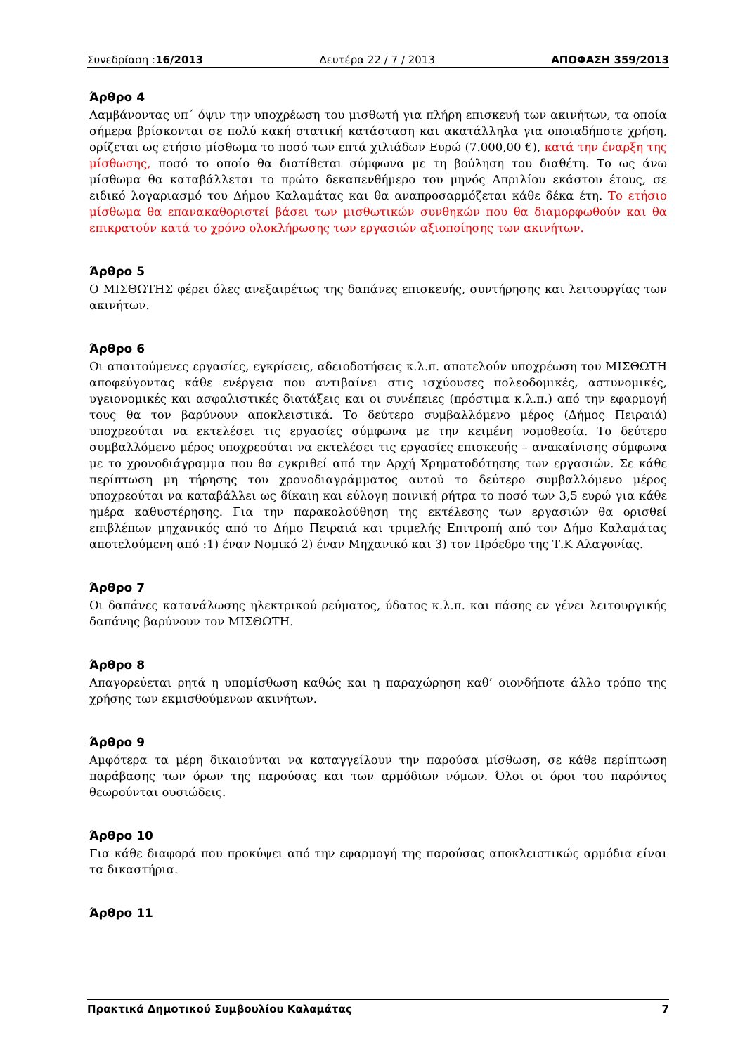Συνεδρίαση :16/2013 Δευτέρα 22 / 7 / 2013 ΑΠΟΦΑΣΗ 359/2013
Άρθρο 4
Λαμβάνοντας υπ΄ όψιν την υποχρέωση του μισθωτή για πλήρη επισκευή των ακινήτων, τα οποία σήμερα βρίσκονται σε πολύ κακή στατική κατάσταση και ακατάλληλα για οποιαδήποτε χρήση, ορίζεται ως ετήσιο μίσθωμα το ποσό των επτά χιλιάδων Ευρώ (7.000,00 €), κατά την έναρξη της μίσθωσης, ποσό το οποίο θα διατίθεται σύμφωνα με τη βούληση του διαθέτη. Το ως άνω μίσθωμα θα καταβάλλεται το πρώτο δεκαπενθήμερο του μηνός Απριλίου εκάστου έτους, σε ειδικό λογαριασμό του Δήμου Καλαμάτας και θα αναπροσαρμόζεται κάθε δέκα έτη. Το ετήσιο μίσθωμα θα επανακαθοριστεί βάσει των μισθωτικών συνθηκών που θα διαμορφωθούν και θα επικρατούν κατά το χρόνο ολοκλήρωσης των εργασιών αξιοποίησης των ακινήτων.
Άρθρο 5
Ο ΜΙΣΘΩΤΗΣ φέρει όλες ανεξαιρέτως της δαπάνες επισκευής, συντήρησης και λειτουργίας των ακινήτων.
Άρθρο 6
Οι απαιτούμενες εργασίες, εγκρίσεις, αδειοδοτήσεις κ.λ.π. αποτελούν υποχρέωση του ΜΙΣΘΩΤΗ αποφεύγοντας κάθε ενέργεια που αντιβαίνει στις ισχύουσες πολεοδομικές, αστυνομικές, υγειονομικές και ασφαλιστικές διατάξεις και οι συνέπειες (πρόστιμα κ.λ.π.) από την εφαρμογή τους θα τον βαρύνουν αποκλειστικά. Το δεύτερο συμβαλλόμενο μέρος (Δήμος Πειραιά) υποχρεούται να εκτελέσει τις εργασίες σύμφωνα με την κειμένη νομοθεσία. Το δεύτερο συμβαλλόμενο μέρος υποχρεούται να εκτελέσει τις εργασίες επισκευής – ανακαίνισης σύμφωνα με το χρονοδιάγραμμα που θα εγκριθεί από την Αρχή Χρηματοδότησης των εργασιών. Σε κάθε περίπτωση μη τήρησης του χρονοδιαγράμματος αυτού το δεύτερο συμβαλλόμενο μέρος υποχρεούται να καταβάλλει ως δίκαιη και εύλογη ποινική ρήτρα το ποσό των 3,5 ευρώ για κάθε ημέρα καθυστέρησης. Για την παρακολούθηση της εκτέλεσης των εργασιών θα ορισθεί επιβλέπων μηχανικός από το Δήμο Πειραιά και τριμελής Επιτροπή από τον Δήμο Καλαμάτας αποτελούμενη από :1) έναν Νομικό 2) έναν Μηχανικό και 3) τον Πρόεδρο της Τ.Κ Αλαγονίας.
Άρθρο 7
Οι δαπάνες κατανάλωσης ηλεκτρικού ρεύματος, ύδατος κ.λ.π. και πάσης εν γένει λειτουργικής δαπάνης βαρύνουν τον ΜΙΣΘΩΤΗ.
Άρθρο 8
Απαγορεύεται ρητά η υπομίσθωση καθώς και η παραχώρηση καθ’ οιονδήποτε άλλο τρόπο της χρήσης των εκμισθούμενων ακινήτων.
Άρθρο 9
Αμφότερα τα μέρη δικαιούνται να καταγγείλουν την παρούσα μίσθωση, σε κάθε περίπτωση παράβασης των όρων της παρούσας και των αρμόδιων νόμων. Όλοι οι όροι του παρόντος θεωρούνται ουσιώδεις.
Άρθρο 10
Για κάθε διαφορά που προκύψει από την εφαρμογή της παρούσας αποκλειστικώς αρμόδια είναι τα δικαστήρια.
Άρθρο 11
Πρακτικά Δημοτικού Συμβουλίου Καλαμάτας 7